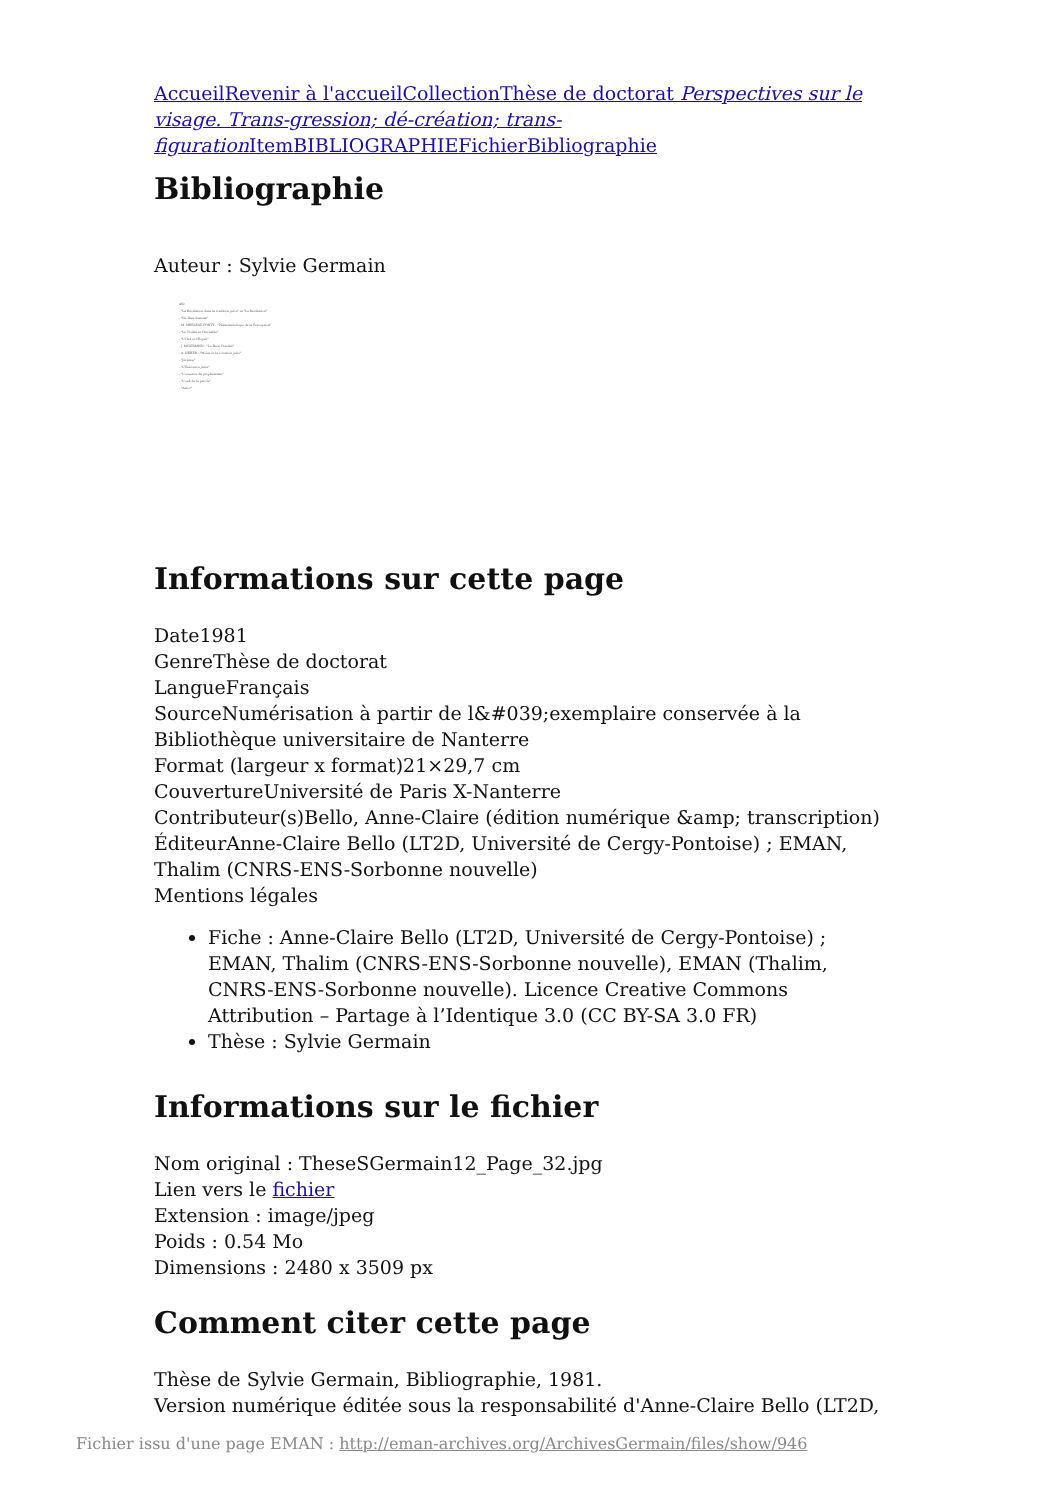Accueil Revenir à l'accueil Collection Thèse de doctorat Perspectives sur le visage. Trans-gression; dé-création; trans-figuration Item BIBLIOGRAPHIE Fichier Bibliographie
Bibliographie
Auteur : Sylvie Germain
402
- "La Révélation dans la tradition juive" in "La Révélation"
- "De Dieu humain"
- M. MERLEAU-PONTY - "Phénoménologie de la Perception"
- "Le Visible et l'Invisible"
- "L'Oeil et l'Esprit"
- J. MOLTMANN - "Le Dieu Crucifié"
- A. NEHER - "Moïse et la vocation juive"
- "Jérémie"
- "L'Existence juive"
- "L'essence du prophétisme"
- "L'exil de la parole"
- "Amos"
Informations sur cette page
Date1981
GenreThèse de doctorat
LangueFrançais
SourceNumérisation à partir de l&#039;exemplaire conservée à la Bibliothèque universitaire de Nanterre
Format (largeur x format)21×29,7 cm
CouvertureUniversité de Paris X-Nanterre
Contributeur(s)Bello, Anne-Claire (édition numérique &amp; transcription)
ÉditeurAnne-Claire Bello (LT2D, Université de Cergy-Pontoise) ; EMAN, Thalim (CNRS-ENS-Sorbonne nouvelle)
Mentions légales
Fiche : Anne-Claire Bello (LT2D, Université de Cergy-Pontoise) ; EMAN, Thalim (CNRS-ENS-Sorbonne nouvelle), EMAN (Thalim, CNRS-ENS-Sorbonne nouvelle). Licence Creative Commons Attribution – Partage à l’Identique 3.0 (CC BY-SA 3.0 FR)
Thèse : Sylvie Germain
Informations sur le fichier
Nom original : TheseSGermain12_Page_32.jpg
Lien vers le fichier
Extension : image/jpeg
Poids : 0.54 Mo
Dimensions : 2480 x 3509 px
Comment citer cette page
Thèse de Sylvie Germain, Bibliographie, 1981.
Version numérique éditée sous la responsabilité d'Anne-Claire Bello (LT2D,
Fichier issu d'une page EMAN : http://eman-archives.org/ArchivesGermain/files/show/946